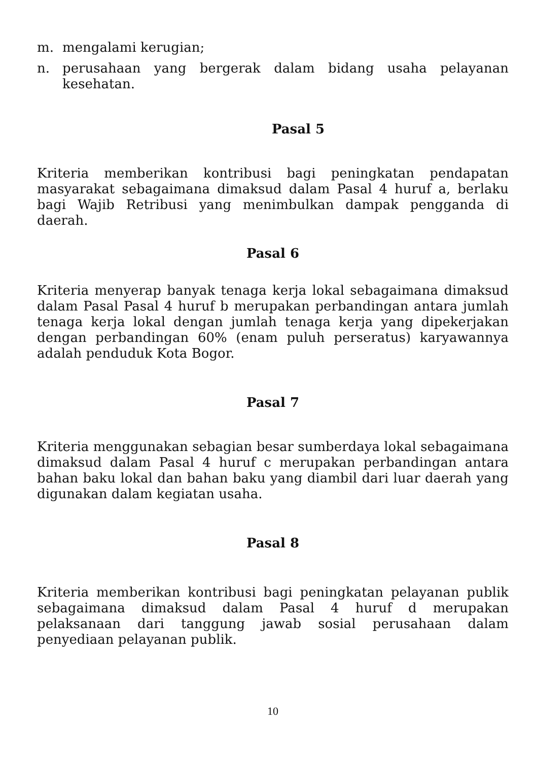m. mengalami kerugian;
n. perusahaan yang bergerak dalam bidang usaha pelayanan kesehatan.
Pasal 5
Kriteria memberikan kontribusi bagi peningkatan pendapatan masyarakat sebagaimana dimaksud dalam Pasal 4 huruf a, berlaku bagi Wajib Retribusi yang menimbulkan dampak pengganda di daerah.
Pasal 6
Kriteria menyerap banyak tenaga kerja lokal sebagaimana dimaksud dalam Pasal Pasal 4 huruf b merupakan perbandingan antara jumlah tenaga kerja lokal dengan jumlah tenaga kerja yang dipekerjakan dengan perbandingan 60% (enam puluh perseratus) karyawannya adalah penduduk Kota Bogor.
Pasal 7
Kriteria menggunakan sebagian besar sumberdaya lokal sebagaimana dimaksud dalam Pasal 4 huruf c merupakan perbandingan antara bahan baku lokal dan bahan baku yang diambil dari luar daerah yang digunakan dalam kegiatan usaha.
Pasal 8
Kriteria memberikan kontribusi bagi peningkatan pelayanan publik sebagaimana dimaksud dalam Pasal 4 huruf d merupakan pelaksanaan dari tanggung jawab sosial perusahaan dalam penyediaan pelayanan publik.
10